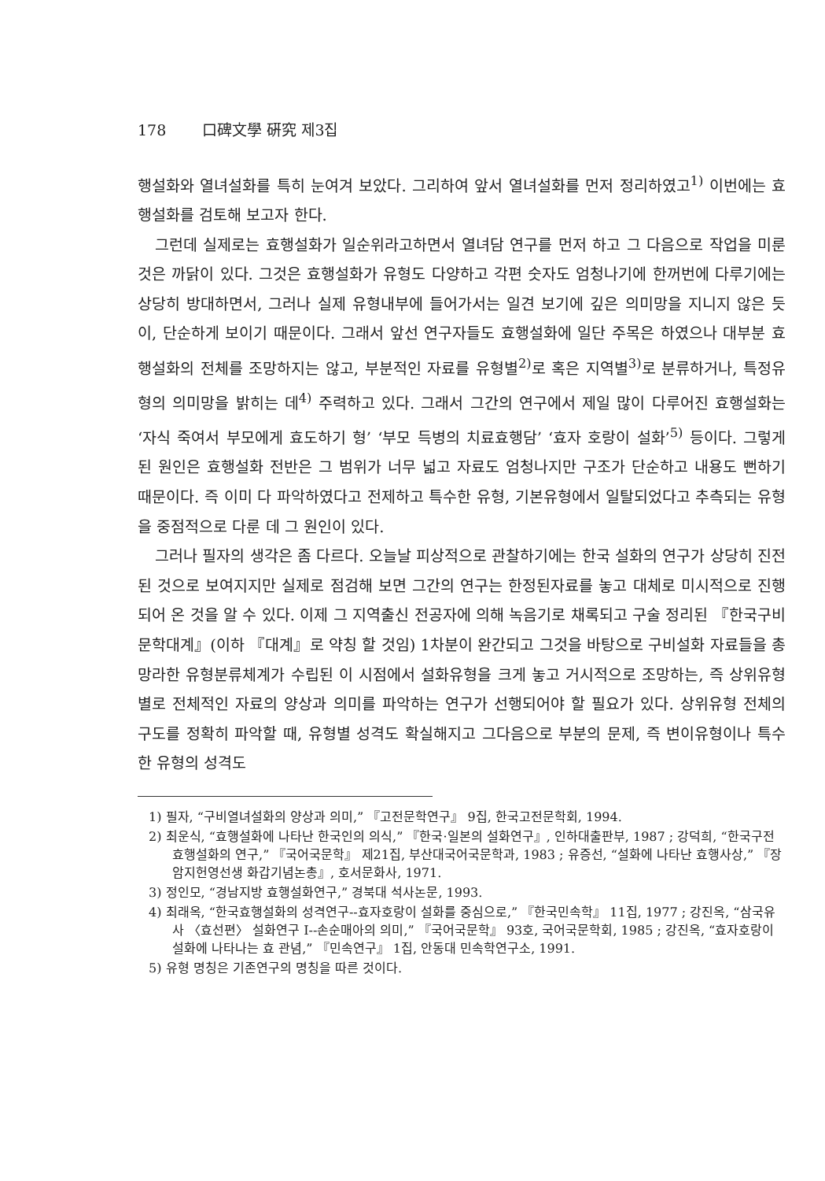178 口碑文學 硏究 제3집
행설화와 열녀설화를 특히 눈여겨 보았다. 그리하여 앞서 열녀설화를 먼저 정리하였고<sup>1)</sup> 이번에는 효행설화를 검토해 보고자 한다.
그런데 실제로는 효행설화가 일순위라고하면서 열녀담 연구를 먼저 하고 그 다음으로 작업을 미룬 것은 까닭이 있다. 그것은 효행설화가 유형도 다양하고 각편 숫자도 엄청나기에 한꺼번에 다루기에는 상당히 방대하면서, 그러나 실제 유형내부에 들어가서는 일견 보기에 깊은 의미망을 지니지 않은 듯이, 단순하게 보이기 때문이다. 그래서 앞선 연구자들도 효행설화에 일단 주목은 하였으나 대부분 효행설화의 전체를 조망하지는 않고, 부분적인 자료를 유형별<sup>2)</sup>로 혹은 지역별<sup>3)</sup>로 분류하거나, 특정유형의 의미망을 밝히는 데<sup>4)</sup> 주력하고 있다. 그래서 그간의 연구에서 제일 많이 다루어진 효행설화는 ‘자식 죽여서 부모에게 효도하기 형’ ‘부모 득병의 치료효행담’ ‘효자 호랑이 설화’<sup>5)</sup> 등이다. 그렇게 된 원인은 효행설화 전반은 그 범위가 너무 넓고 자료도 엄청나지만 구조가 단순하고 내용도 뻔하기 때문이다. 즉 이미 다 파악하였다고 전제하고 특수한 유형, 기본유형에서 일탈되었다고 추측되는 유형을 중점적으로 다룬 데 그 원인이 있다.
그러나 필자의 생각은 좀 다르다. 오늘날 피상적으로 관찰하기에는 한국 설화의 연구가 상당히 진전된 것으로 보여지지만 실제로 점검해 보면 그간의 연구는 한정된자료를 놓고 대체로 미시적으로 진행되어 온 것을 알 수 있다. 이제 그 지역출신 전공자에 의해 녹음기로 채록되고 구술 정리된 『한국구비문학대계』(이하 『대계』로 약칭 할 것임) 1차분이 완간되고 그것을 바탕으로 구비설화 자료들을 총망라한 유형분류체계가 수립된 이 시점에서 설화유형을 크게 놓고 거시적으로 조망하는, 즉 상위유형별로 전체적인 자료의 양상과 의미를 파악하는 연구가 선행되어야 할 필요가 있다. 상위유형 전체의 구도를 정확히 파악할 때, 유형별 성격도 확실해지고 그다음으로 부분의 문제, 즉 변이유형이나 특수한 유형의 성격도
1) 필자, “구비열녀설화의 양상과 의미,” 『고전문학연구』 9집, 한국고전문학회, 1994.
2) 최운식, “효행설화에 나타난 한국인의 의식,” 『한국·일본의 설화연구』, 인하대출판부, 1987 ; 강덕희, “한국구전효행설화의 연구,” 『국어국문학』 제21집, 부산대국어국문학과, 1983 ; 유증선, “설화에 나타난 효행사상,” 『장암지헌영선생 화갑기념논총』, 호서문화사, 1971.
3) 정인모, “경남지방 효행설화연구,” 경북대 석사논문, 1993.
4) 최래옥, “한국효행설화의 성격연구--효자호랑이 설화를 중심으로,” 『한국민속학』 11집, 1977 ; 강진옥, “삼국유사 〈효선편〉 설화연구 I--손순매아의 의미,” 『국어국문학』 93호, 국어국문학회, 1985 ; 강진옥, “효자호랑이 설화에 나타나는 효 관념,” 『민속연구』 1집, 안동대 민속학연구소, 1991.
5) 유형 명칭은 기존연구의 명칭을 따른 것이다.